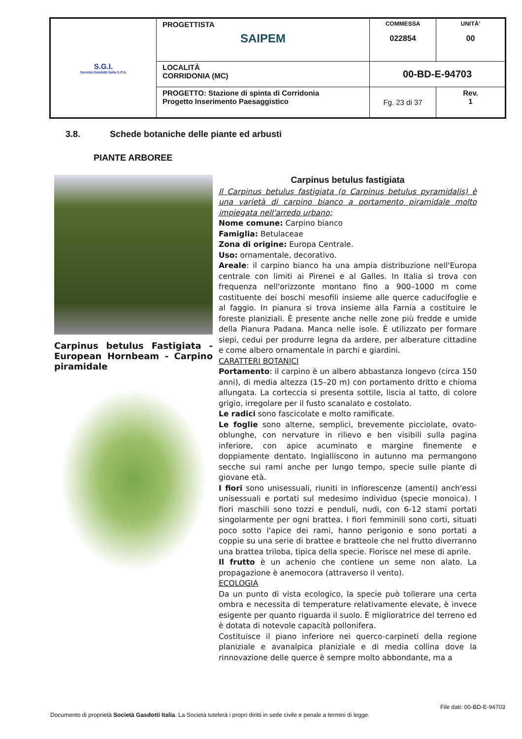| S.G.I. Società Gasdotti Italia S.P.A. | PROGETTISTA SAIPEM | COMMESSA 022854 | UNITÀ’ 00 |
| | LOCALITÀ CORRIDONIA (MC) | 00-BD-E-94703 | |
| | PROGETTO: Stazione di spinta di Corridonia Progetto Inserimento Paesaggistico | Fg. 23 di 37 | Rev. 1 |
3.8. Schede botaniche delle piante ed arbusti
PIANTE ARBOREE
Carpinus betulus Fastigiata - European Hornbeam - Carpino piramidale
Carpinus betulus fastigiata
Il Carpinus betulus fastigiata (o Carpinus betulus pyramidalis) è una varietà di carpino bianco a portamento piramidale molto impiegata nell'arredo urbano;
Nome comune: Carpino bianco
Famiglia: Betulaceae
Zona di origine: Europa Centrale.
Uso: ornamentale, decorativo.
Areale: il carpino bianco ha una ampia distribuzione nell'Europa centrale con limiti ai Pirenei e al Galles. In Italia si trova con frequenza nell'orizzonte montano fino a 900–1000 m come costituente dei boschi mesofili insieme alle querce caducifoglie e al faggio. In pianura si trova insieme alla Farnia a costituire le foreste planiziali. È presente anche nelle zone più fredde e umide della Pianura Padana. Manca nelle isole. È utilizzato per formare siepi, cedui per produrre legna da ardere, per alberature cittadine e come albero ornamentale in parchi e giardini.
CARATTERI BOTANICI
Portamento: il carpino è un albero abbastanza longevo (circa 150 anni), di media altezza (15–20 m) con portamento dritto e chioma allungata. La corteccia si presenta sottile, liscia al tatto, di colore grigio, irregolare per il fusto scanalato e costolato.
Le radici sono fascicolate e molto ramificate.
Le foglie sono alterne, semplici, brevemente picciolate, ovato-oblunghe, con nervature in rilievo e ben visibili sulla pagina inferiore, con apice acuminato e margine finemente e doppiamente dentato. Ingialliscono in autunno ma permangono secche sui rami anche per lungo tempo, specie sulle piante di giovane età.
I fiori sono unisessuali, riuniti in infiorescenze (amenti) anch'essi unisessuali e portati sul medesimo individuo (specie monoica). I fiori maschili sono tozzi e penduli, nudi, con 6-12 stami portati singolarmente per ogni brattea. I fiori femminili sono corti, situati poco sotto l'apice dei rami, hanno perigonio e sono portati a coppie su una serie di brattee e bratteole che nel frutto diverranno una brattea triloba, tipica della specie. Fiorisce nel mese di aprile.
Il frutto è un achenio che contiene un seme non alato. La propagazione è anemocora (attraverso il vento).
ECOLOGIA
Da un punto di vista ecologico, la specie può tollerare una certa ombra e necessita di temperature relativamente elevate, è invece esigente per quanto riguarda il suolo. È miglioratrice del terreno ed è dotata di notevole capacità pollonifera.
Costituisce il piano inferiore nei querco-carpineti della regione planiziale e avanalpica planiziale e di media collina dove la rinnovazione delle querce è sempre molto abbondante, ma a
File dati: 00-BD-E-94703
Documento di proprietà Società Gasdotti Italia. La Società tutelerà i propri diritti in sede civile e penale a termini di legge.